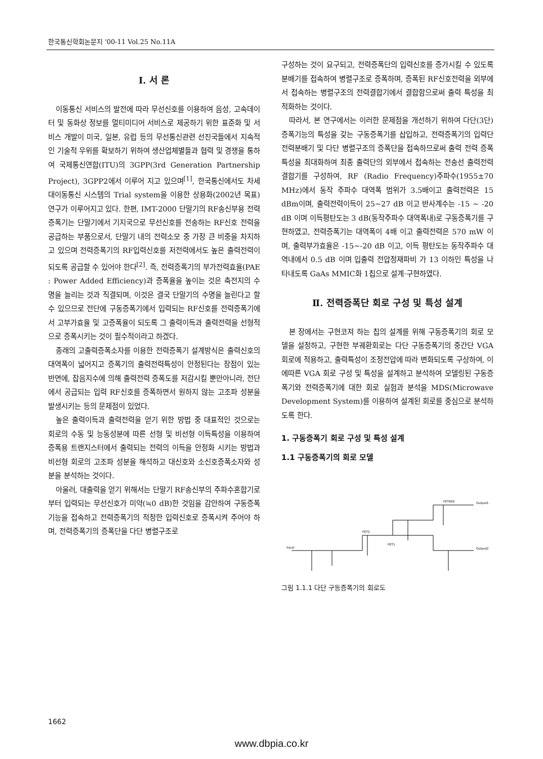한국통신학회논문지 '00-11 Vol.25 No.11A
Ⅰ. 서 론
이동통신 서비스의 발전에 따라 무선신호를 이용하여 음성, 고속데이터 및 동화상 정보를 멀티미디어 서비스로 제공하기 위한 표준화 및 서비스 개발이 미국, 일본, 유럽 등의 무선통신관련 선진국들에서 지속적인 기술적 우위를 확보하기 위하여 생산업체별들과 협력 및 경쟁을 통하여 국제통신연합(ITU)의 3GPP(3rd Generation Partnership Project), 3GPP2에서 이루어 지고 있으며<sup>[1]</sup>, 한국통신에서도 차세대이동통신 시스템의 Trial system을 이용한 상용화(2002년 목표) 연구가 이루어지고 있다. 한편, IMT-2000 단말기의 RF송신부용 전력증폭기는 단말기에서 기지국으로 무선신호를 전송하는 RF신호 전력을 공급하는 부품으로서, 단말기 내의 전력소모 중 가장 큰 비중을 차지하고 있으며 전력증폭기의 RF입력신호를 저전력에서도 높은 출력전력이 되도록 공급할 수 있어야 한다<sup>[2]</sup>. 즉, 전력증폭기의 부가전력효율(PAE : Power Added Efficiency)과 증폭율을 높이는 것은 축전지의 수명을 늘리는 것과 직결되며, 이것은 결국 단말기의 수명을 늘린다고 할 수 있으므로 전단에 구동증폭기에서 입력되는 RF신호를 전력증폭기에서 고부가효율 및 고증폭율이 되도록 그 출력이득과 출력전력을 선형적으로 증폭시키는 것이 필수적이라고 하겠다.
종래의 고출력증폭소자를 이용한 전력증폭기 설계방식은 출력신호의 대역폭이 넓어지고 증폭기의 출력전력특성이 안정된다는 장점이 있는 반면에, 잡음지수에 의해 출력전력 증폭도를 저감시킬 뿐만아니라, 전단에서 공급되는 입력 RF신호를 증폭하면서 원하지 않는 고조파 성분을 발생시키는 등의 문제점이 있었다.
높은 출력이득과 출력전력을 얻기 위한 방법 중 대표적인 것으로는 회로의 수동 및 능동성분에 따른 선형 및 비선형 이득특성을 이용하여 증폭용 트랜지스터에서 출력되는 전력의 이득을 안정화 시키는 방법과 비선형 회로의 고조파 성분을 해석하고 대신호와 소신호증폭소자와 성분을 분석하는 것이다.
아울러, 대출력을 얻기 위해서는 단말기 RF송신부의 주파수혼합기로부터 입력되는 무선신호가 미약(≒0 dB)한 것임을 감안하여 구동증폭기능을 접속하고 전력증폭기의 적정한 입력신호로 증폭시켜 주어야 하며, 전력증폭기의 증폭단을 다단 병렬구조로
구성하는 것이 요구되고, 전력증폭단의 입력신호를 증가시킬 수 있도록 분배기를 접속하여 병렬구조로 증폭하며, 증폭된 RF신호전력을 외부에서 접속하는 병렬구조의 전력결합기에서 결합함으로써 출력 특성을 최적화하는 것이다.
따라서, 본 연구에서는 이러한 문제점을 개선하기 위하여 다단(3단)증폭기능의 특성을 갖는 구동증폭기를 삽입하고, 전력증폭기의 입력단 전력분배기 및 다단 병렬구조의 증폭단을 접속하므로써 출력 전력 증폭특성을 최대화하여 최종 출력단의 외부에서 접속하는 전송선 출력전력결합기를 구성하여, RF (Radio Frequency)주파수(1955±70 MHz)에서 동작 주파수 대역폭 범위가 3.5배이고 출력전력은 15 dBm이며, 출력전력이득이 25~27 dB 이고 반사계수는 -15 ~ -20 dB 이며 이득평탄도는 3 dB(동작주파수 대역폭내)로 구동증폭기를 구현하였고, 전력증폭기는 대역폭이 4배 이고 출력전력은 570 mW 이며, 출력부가효율은 -15~-20 dB 이고, 이득 평탄도는 동작주파수 대역내에서 0.5 dB 이며 입출력 전압정재파비 가 13 이하인 특성을 나타내도록 GaAs MMIC화 1칩으로 설계·구현하였다.
Ⅱ. 전력증폭단 회로 구성 및 특성 설계
본 장에서는 구현코져 하는 칩의 설계를 위해 구동증폭기의 회로 모델을 설정하고, 구현한 부궤환회로는 다단 구동증폭기의 중간단 VGA 회로에 적용하고, 출력특성이 조정전압에 따라 변화되도록 구상하여, 이에따른 VGA 회로 구성 및 특성을 설계하고 분석하여 모델링된 구동증폭기와 전력증폭기에 대한 회로 실험과 분석을 MDS(Microwave Development System)를 이용하여 설계된 회로를 중심으로 분석하도록 한다.
1. 구동증폭기 회로 구성 및 특성 설계
1.1 구동증폭기의 회로 모델
Input
Output1
Output2
FET2
FET1
FET600
그림 1.1.1 다단 구동증폭기의 회로도
1662
www.dbpia.co.kr